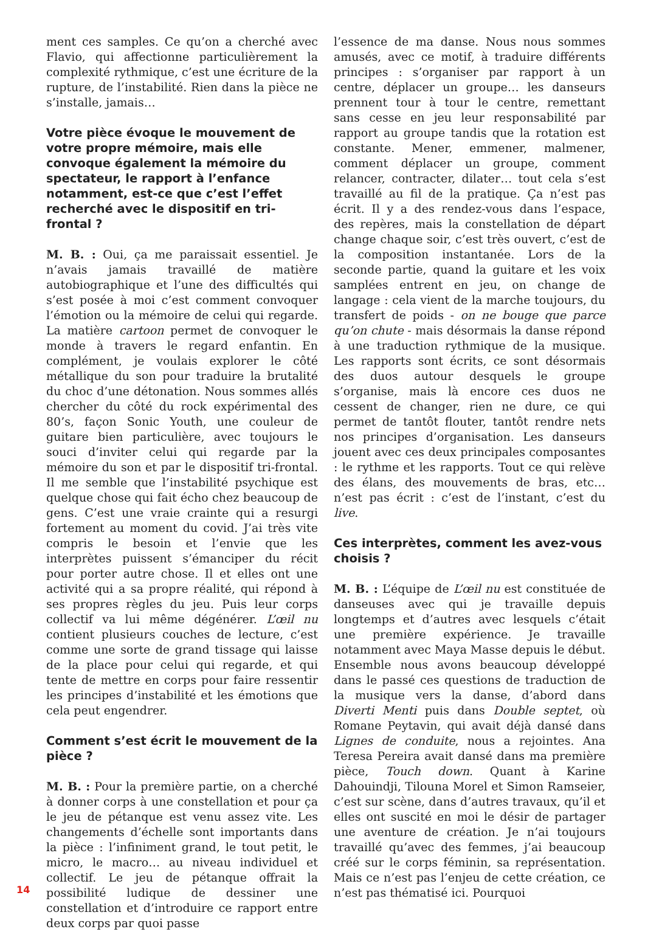ment ces samples. Ce qu’on a cherché avec Flavio, qui affectionne particulièrement la complexité rythmique, c’est une écriture de la rupture, de l’instabilité. Rien dans la pièce ne s’installe, jamais…
Votre pièce évoque le mouvement de votre propre mémoire, mais elle convoque également la mémoire du spectateur, le rapport à l’enfance notamment, est-ce que c’est l’effet recherché avec le dispositif en tri-frontal ?
M. B. : Oui, ça me paraissait essentiel. Je n’avais jamais travaillé de matière autobiographique et l’une des difficultés qui s’est posée à moi c’est comment convoquer l’émotion ou la mémoire de celui qui regarde. La matière cartoon permet de convoquer le monde à travers le regard enfantin. En complément, je voulais explorer le côté métallique du son pour traduire la brutalité du choc d’une détonation. Nous sommes allés chercher du côté du rock expérimental des 80’s, façon Sonic Youth, une couleur de guitare bien particulière, avec toujours le souci d’inviter celui qui regarde par la mémoire du son et par le dispositif tri-frontal. Il me semble que l’instabilité psychique est quelque chose qui fait écho chez beaucoup de gens. C’est une vraie crainte qui a resurgi fortement au moment du covid. J’ai très vite compris le besoin et l’envie que les interprètes puissent s’émanciper du récit pour porter autre chose. Il et elles ont une activité qui a sa propre réalité, qui répond à ses propres règles du jeu. Puis leur corps collectif va lui même dégénérer. L’œil nu contient plusieurs couches de lecture, c’est comme une sorte de grand tissage qui laisse de la place pour celui qui regarde, et qui tente de mettre en corps pour faire ressentir les principes d’instabilité et les émotions que cela peut engendrer.
Comment s’est écrit le mouvement de la pièce ?
M. B. : Pour la première partie, on a cherché à donner corps à une constellation et pour ça le jeu de pétanque est venu assez vite. Les changements d’échelle sont importants dans la pièce : l’infiniment grand, le tout petit, le micro, le macro… au niveau individuel et collectif. Le jeu de pétanque offrait la possibilité ludique de dessiner une constellation et d’introduire ce rapport entre deux corps par quoi passe
l’essence de ma danse. Nous nous sommes amusés, avec ce motif, à traduire différents principes : s’organiser par rapport à un centre, déplacer un groupe… les danseurs prennent tour à tour le centre, remettant sans cesse en jeu leur responsabilité par rapport au groupe tandis que la rotation est constante. Mener, emmener, malmener, comment déplacer un groupe, comment relancer, contracter, dilater… tout cela s’est travaillé au fil de la pratique. Ça n’est pas écrit. Il y a des rendez-vous dans l’espace, des repères, mais la constellation de départ change chaque soir, c’est très ouvert, c’est de la composition instantanée. Lors de la seconde partie, quand la guitare et les voix samplées entrent en jeu, on change de langage : cela vient de la marche toujours, du transfert de poids - on ne bouge que parce qu’on chute - mais désormais la danse répond à une traduction rythmique de la musique. Les rapports sont écrits, ce sont désormais des duos autour desquels le groupe s’organise, mais là encore ces duos ne cessent de changer, rien ne dure, ce qui permet de tantôt flouter, tantôt rendre nets nos principes d’organisation. Les danseurs jouent avec ces deux principales composantes : le rythme et les rapports. Tout ce qui relève des élans, des mouvements de bras, etc… n’est pas écrit : c’est de l’instant, c’est du live.
Ces interprètes, comment les avez-vous choisis ?
M. B. : L’équipe de L’œil nu est constituée de danseuses avec qui je travaille depuis longtemps et d’autres avec lesquels c’était une première expérience. Je travaille notamment avec Maya Masse depuis le début. Ensemble nous avons beaucoup développé dans le passé ces questions de traduction de la musique vers la danse, d’abord dans Diverti Menti puis dans Double septet, où Romane Peytavin, qui avait déjà dansé dans Lignes de conduite, nous a rejointes. Ana Teresa Pereira avait dansé dans ma première pièce, Touch down. Quant à Karine Dahouindji, Tilouna Morel et Simon Ramseier, c’est sur scène, dans d’autres travaux, qu’il et elles ont suscité en moi le désir de partager une aventure de création. Je n’ai toujours travaillé qu’avec des femmes, j’ai beaucoup créé sur le corps féminin, sa représentation. Mais ce n’est pas l’enjeu de cette création, ce n’est pas thématisé ici. Pourquoi
14